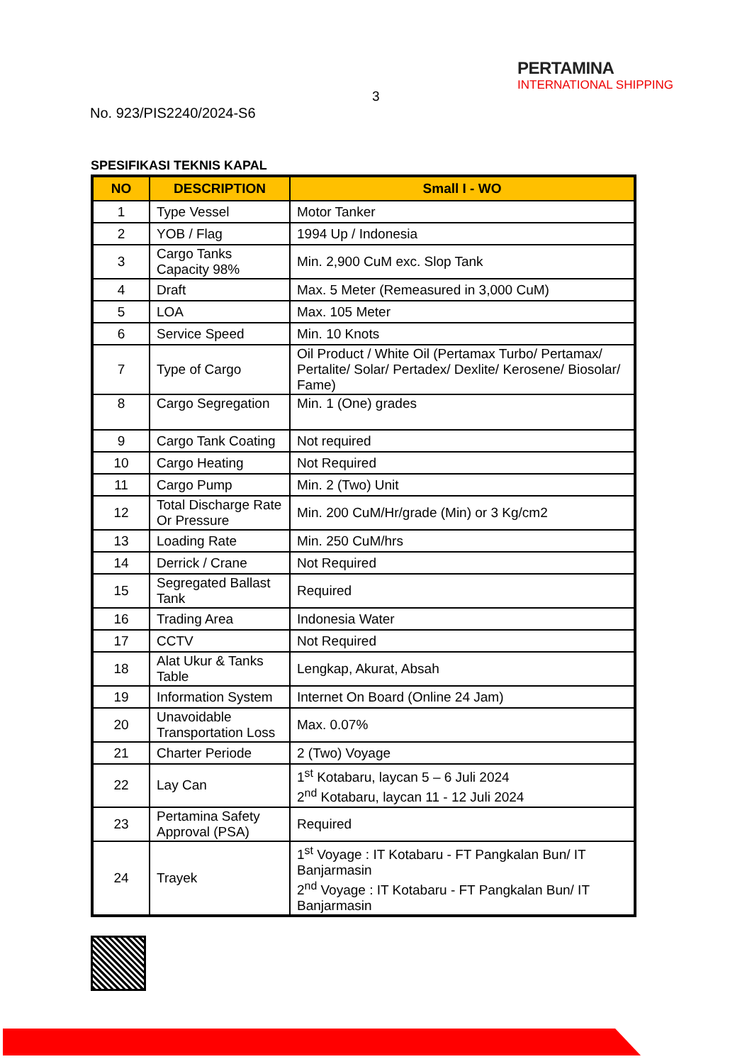3
PERTAMINA
INTERNATIONAL SHIPPING
No. 923/PIS2240/2024-S6
SPESIFIKASI TEKNIS KAPAL
| NO | DESCRIPTION | Small I - WO |
| --- | --- | --- |
| 1 | Type Vessel | Motor Tanker |
| 2 | YOB / Flag | 1994 Up / Indonesia |
| 3 | Cargo Tanks Capacity 98% | Min. 2,900 CuM exc. Slop Tank |
| 4 | Draft | Max. 5 Meter (Remeasured in 3,000 CuM) |
| 5 | LOA | Max. 105 Meter |
| 6 | Service Speed | Min. 10 Knots |
| 7 | Type of Cargo | Oil Product / White Oil (Pertamax Turbo/ Pertamax/ Pertalite/ Solar/ Pertadex/ Dexlite/ Kerosene/ Biosolar/ Fame) |
| 8 | Cargo Segregation | Min. 1 (One) grades |
| 9 | Cargo Tank Coating | Not required |
| 10 | Cargo Heating | Not Required |
| 11 | Cargo Pump | Min. 2 (Two) Unit |
| 12 | Total Discharge Rate Or Pressure | Min. 200 CuM/Hr/grade (Min) or 3 Kg/cm2 |
| 13 | Loading Rate | Min. 250 CuM/hrs |
| 14 | Derrick / Crane | Not Required |
| 15 | Segregated Ballast Tank | Required |
| 16 | Trading Area | Indonesia Water |
| 17 | CCTV | Not Required |
| 18 | Alat Ukur & Tanks Table | Lengkap, Akurat, Absah |
| 19 | Information System | Internet On Board (Online 24 Jam) |
| 20 | Unavoidable Transportation Loss | Max. 0.07% |
| 21 | Charter Periode | 2 (Two) Voyage |
| 22 | Lay Can | 1<sup>st</sup> Kotabaru, laycan 5 – 6 Juli 2024 2<sup>nd</sup> Kotabaru, laycan 11 - 12 Juli 2024 |
| 23 | Pertamina Safety Approval (PSA) | Required |
| 24 | Trayek | 1<sup>st</sup> Voyage : IT Kotabaru - FT Pangkalan Bun/ IT Banjarmasin 2<sup>nd</sup> Voyage : IT Kotabaru - FT Pangkalan Bun/ IT Banjarmasin |